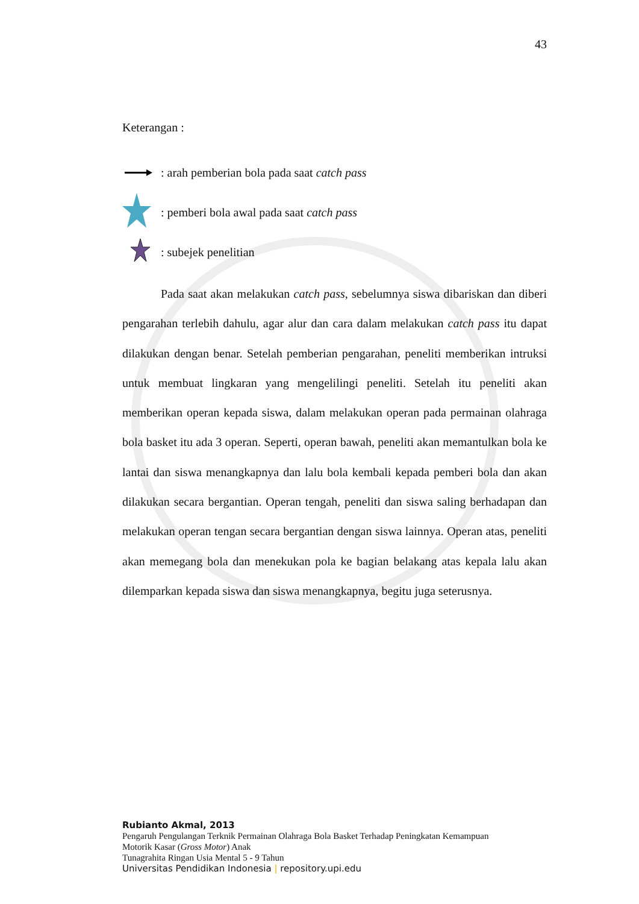43
Keterangan :
: arah pemberian bola pada saat catch pass
: pemberi bola awal pada saat catch pass
: subejek penelitian
Pada saat akan melakukan catch pass, sebelumnya siswa dibariskan dan diberi pengarahan terlebih dahulu, agar alur dan cara dalam melakukan catch pass itu dapat dilakukan dengan benar. Setelah pemberian pengarahan, peneliti memberikan intruksi untuk membuat lingkaran yang mengelilingi peneliti. Setelah itu peneliti akan memberikan operan kepada siswa, dalam melakukan operan pada permainan olahraga bola basket itu ada 3 operan. Seperti, operan bawah, peneliti akan memantulkan bola ke lantai dan siswa menangkapnya dan lalu bola kembali kepada pemberi bola dan akan dilakukan secara bergantian. Operan tengah, peneliti dan siswa saling berhadapan dan melakukan operan tengan secara bergantian dengan siswa lainnya. Operan atas, peneliti akan memegang bola dan menekukan pola ke bagian belakang atas kepala lalu akan dilemparkan kepada siswa dan siswa menangkapnya, begitu juga seterusnya.
Rubianto Akmal, 2013
Pengaruh Pengulangan Terknik Permainan Olahraga Bola Basket Terhadap Peningkatan Kemampuan
Motorik Kasar (Gross Motor) Anak
Tunagrahita Ringan Usia Mental 5 - 9 Tahun
Universitas Pendidikan Indonesia | repository.upi.edu